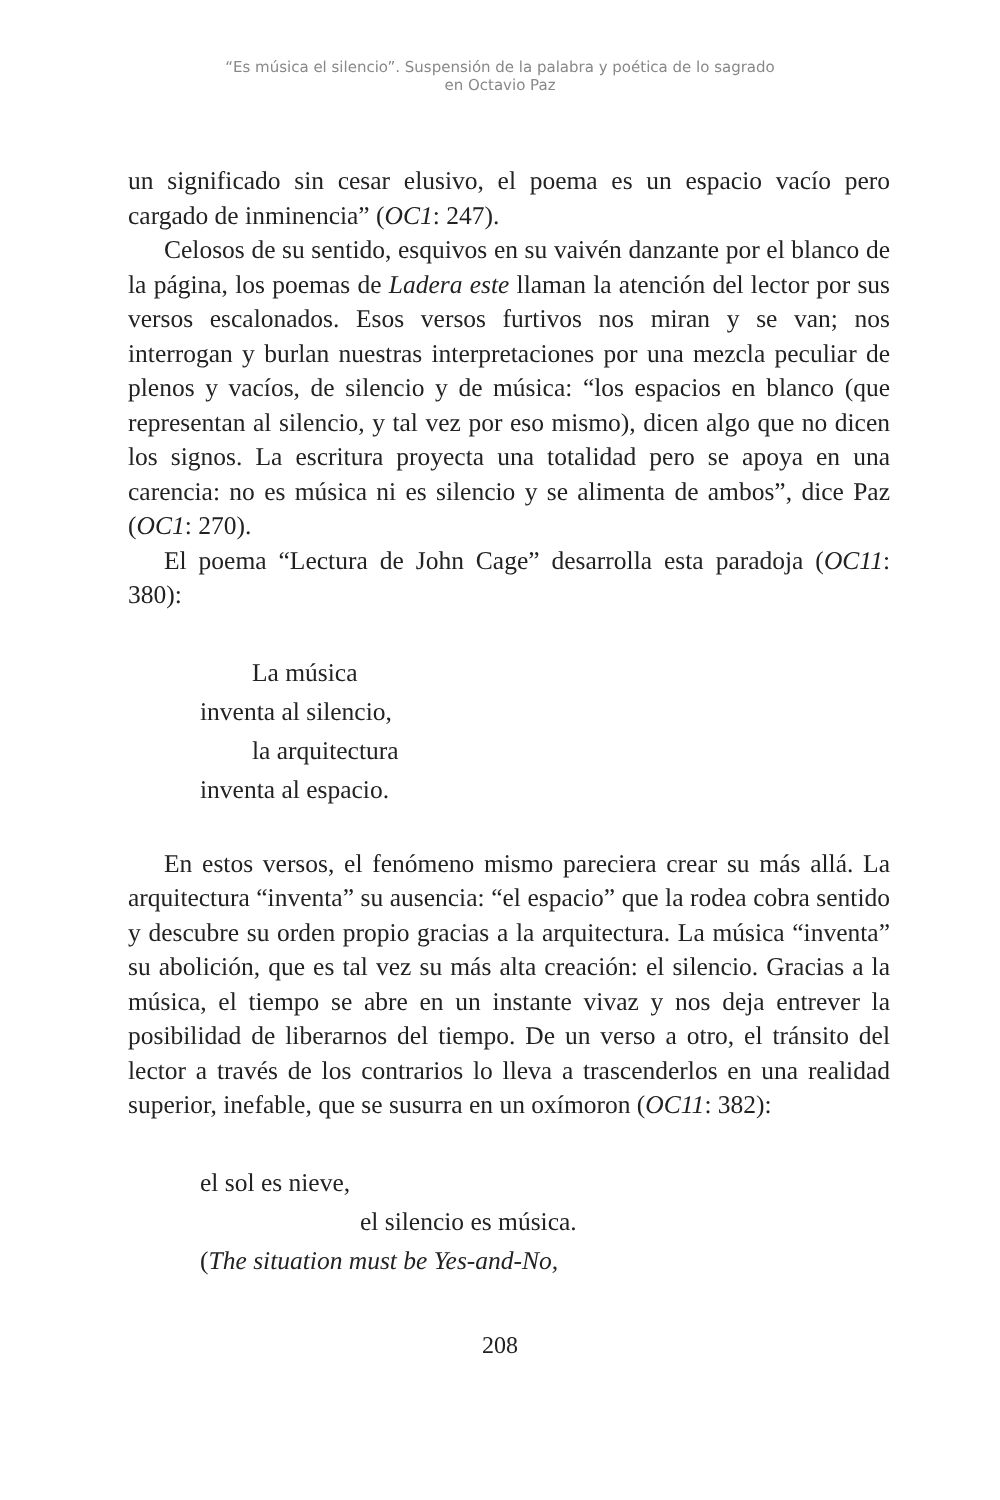“Es música el silencio”. Suspensión de la palabra y poética de lo sagrado
en Octavio Paz
un significado sin cesar elusivo, el poema es un espacio vacío pero cargado de inminencia” (OC1: 247).
Celosos de su sentido, esquivos en su vaivén danzante por el blanco de la página, los poemas de Ladera este llaman la atención del lector por sus versos escalonados. Esos versos furtivos nos miran y se van; nos interrogan y burlan nuestras interpretaciones por una mezcla peculiar de plenos y vacíos, de silencio y de música: “los espacios en blanco (que representan al silencio, y tal vez por eso mismo), dicen algo que no dicen los signos. La escritura proyecta una totalidad pero se apoya en una carencia: no es música ni es silencio y se alimenta de ambos”, dice Paz (OC1: 270).
El poema “Lectura de John Cage” desarrolla esta paradoja (OC11: 380):
La música
inventa al silencio,
la arquitectura
inventa al espacio.
En estos versos, el fenómeno mismo pareciera crear su más allá. La arquitectura “inventa” su ausencia: “el espacio” que la rodea cobra sentido y descubre su orden propio gracias a la arquitectura. La música “inventa” su abolición, que es tal vez su más alta creación: el silencio. Gracias a la música, el tiempo se abre en un instante vivaz y nos deja entrever la posibilidad de liberarnos del tiempo. De un verso a otro, el tránsito del lector a través de los contrarios lo lleva a trascenderlos en una realidad superior, inefable, que se susurra en un oxímoron (OC11: 382):
el sol es nieve,
el silencio es música.
(The situation must be Yes-and-No,
208